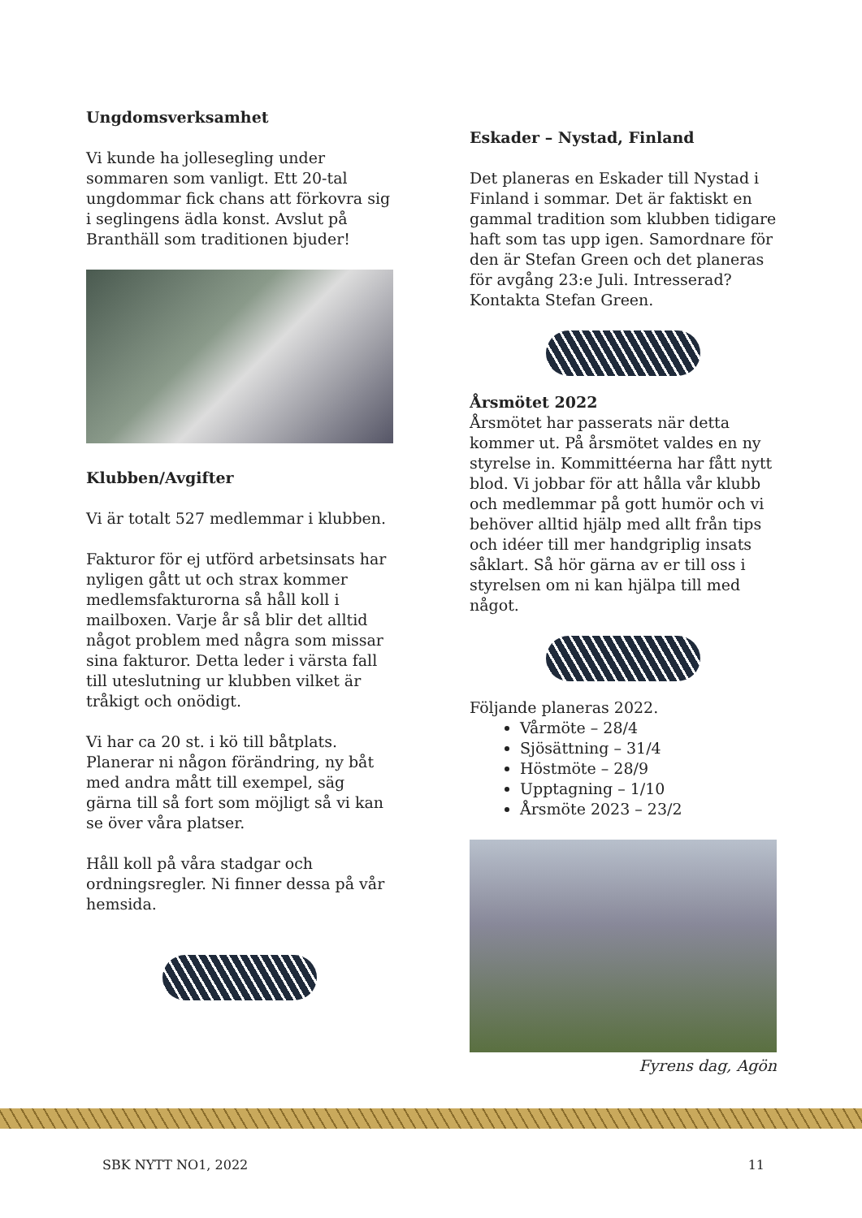Ungdomsverksamhet
Vi kunde ha jollesegling under sommaren som vanligt. Ett 20-tal ungdommar fick chans att förkovra sig i seglingens ädla konst. Avslut på Branthäll som traditionen bjuder!
Klubben/Avgifter
Vi är totalt 527 medlemmar i klubben.
Fakturor för ej utförd arbetsinsats har nyligen gått ut och strax kommer medlemsfakturorna så håll koll i mailboxen. Varje år så blir det alltid något problem med några som missar sina fakturor. Detta leder i värsta fall till uteslutning ur klubben vilket är tråkigt och onödigt.
Vi har ca 20 st. i kö till båtplats. Planerar ni någon förändring, ny båt med andra mått till exempel, säg gärna till så fort som möjligt så vi kan se över våra platser.
Håll koll på våra stadgar och ordningsregler. Ni finner dessa på vår hemsida.
Eskader – Nystad, Finland
Det planeras en Eskader till Nystad i Finland i sommar. Det är faktiskt en gammal tradition som klubben tidigare haft som tas upp igen. Samordnare för den är Stefan Green och det planeras för avgång 23:e Juli. Intresserad? Kontakta Stefan Green.
Årsmötet 2022
Årsmötet har passerats när detta kommer ut. På årsmötet valdes en ny styrelse in. Kommittéerna har fått nytt blod. Vi jobbar för att hålla vår klubb och medlemmar på gott humör och vi behöver alltid hjälp med allt från tips och idéer till mer handgriplig insats såklart. Så hör gärna av er till oss i styrelsen om ni kan hjälpa till med något.
Följande planeras 2022.
Vårmöte – 28/4
Sjösättning – 31/4
Höstmöte – 28/9
Upptagning – 1/10
Årsmöte 2023 – 23/2
Fyrens dag, Agön
SBK NYTT NO1, 2022 11